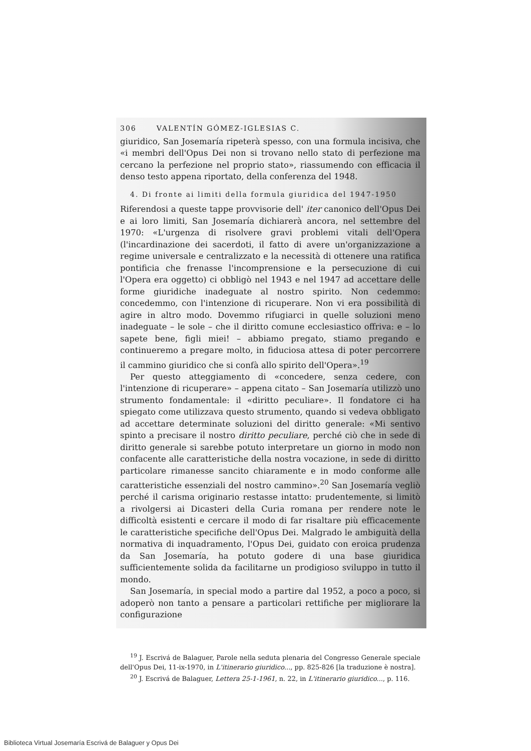306 VALENTÍN GÓMEZ-IGLESIAS C.
giuridico, San Josemaría ripeterà spesso, con una formula incisiva, che «i membri dell'Opus Dei non si trovano nello stato di perfezione ma cercano la perfezione nel proprio stato», riassumendo con efficacia il denso testo appena riportato, della conferenza del 1948.
4. Di fronte ai limiti della formula giuridica del 1947-1950
Riferendosi a queste tappe provvisorie dell' iter canonico dell'Opus Dei e ai loro limiti, San Josemaría dichiarerà ancora, nel settembre del 1970: «L'urgenza di risolvere gravi problemi vitali dell'Opera (l'incardinazione dei sacerdoti, il fatto di avere un'organizzazione a regime universale e centralizzato e la necessità di ottenere una ratifica pontificia che frenasse l'incomprensione e la persecuzione di cui l'Opera era oggetto) ci obbligò nel 1943 e nel 1947 ad accettare delle forme giuridiche inadeguate al nostro spirito. Non cedemmo: concedemmo, con l'intenzione di ricuperare. Non vi era possibilità di agire in altro modo. Dovemmo rifugiarci in quelle soluzioni meno inadeguate – le sole – che il diritto comune ecclesiastico offriva: e – lo sapete bene, figli miei! – abbiamo pregato, stiamo pregando e continueremo a pregare molto, in fiduciosa attesa di poter percorrere il cammino giuridico che si confà allo spirito dell'Opera».<sup>19</sup>
Per questo atteggiamento di «concedere, senza cedere, con l'intenzione di ricuperare» – appena citato – San Josemaría utilizzò uno strumento fondamentale: il «diritto peculiare». Il fondatore ci ha spiegato come utilizzava questo strumento, quando si vedeva obbligato ad accettare determinate soluzioni del diritto generale: «Mi sentivo spinto a precisare il nostro diritto peculiare, perché ciò che in sede di diritto generale si sarebbe potuto interpretare un giorno in modo non confacente alle caratteristiche della nostra vocazione, in sede di diritto particolare rimanesse sancito chiaramente e in modo conforme alle caratteristiche essenziali del nostro cammino».<sup>20</sup> San Josemaría vegliò perché il carisma originario restasse intatto: prudentemente, si limitò a rivolgersi ai Dicasteri della Curia romana per rendere note le difficoltà esistenti e cercare il modo di far risaltare più efficacemente le caratteristiche specifiche dell'Opus Dei. Malgrado le ambiguità della normativa di inquadramento, l'Opus Dei, guidato con eroica prudenza da San Josemaría, ha potuto godere di una base giuridica sufficientemente solida da facilitarne un prodigioso sviluppo in tutto il mondo.
San Josemaría, in special modo a partire dal 1952, a poco a poco, si adoperò non tanto a pensare a particolari rettifiche per migliorare la configurazione
<sup>19</sup> J. Escrivá de Balaguer, Parole nella seduta plenaria del Congresso Generale speciale dell'Opus Dei, 11-ix-1970, in L'itinerario giuridico..., pp. 825-826 [la traduzione è nostra].
<sup>20</sup> J. Escrivá de Balaguer, Lettera 25-1-1961, n. 22, in L'itinerario giuridico..., p. 116.
Biblioteca Virtual Josemaría Escrivá de Balaguer y Opus Dei